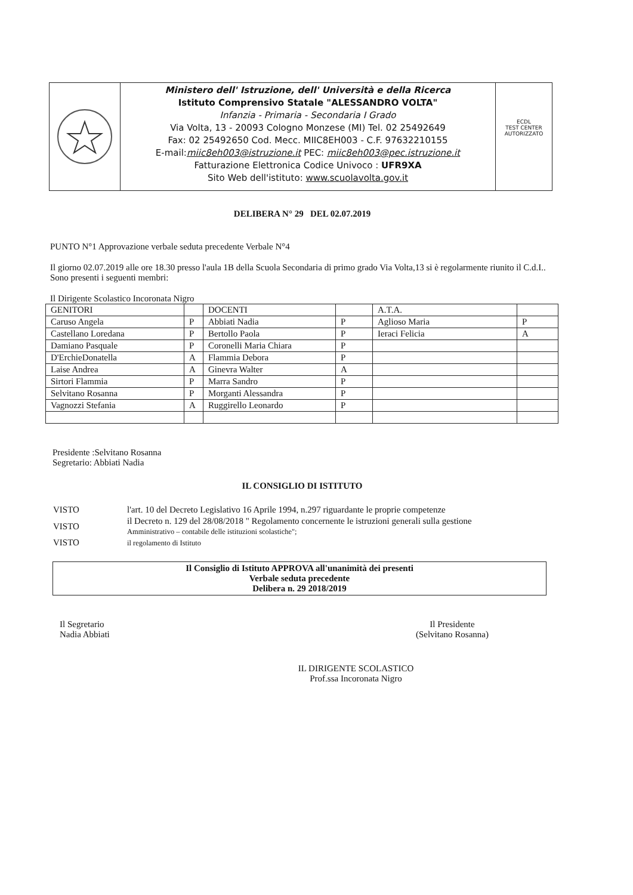Ministero dell' Istruzione, dell' Università e della Ricerca
Istituto Comprensivo Statale "ALESSANDRO VOLTA"
Infanzia - Primaria - Secondaria I Grado
Via Volta, 13 - 20093 Cologno Monzese (MI) Tel. 02 25492649
Fax: 02 25492650 Cod. Mecc. MIIC8EH003 - C.F. 97632210155
E-mail:miic8eh003@istruzione.it PEC: miic8eh003@pec.istruzione.it
Fatturazione Elettronica Codice Univoco : UFR9XA
Sito Web dell'istituto: www.scuolavolta.gov.it
ECDL
TEST CENTER
AUTORIZZATO
DELIBERA N° 29 DEL 02.07.2019
PUNTO N°1 Approvazione verbale seduta precedente Verbale N°4
Il giorno 02.07.2019 alle ore 18.30 presso l'aula 1B della Scuola Secondaria di primo grado Via Volta,13 si è regolarmente riunito il C.d.I..
Sono presenti i seguenti membri:
Il Dirigente Scolastico Incoronata Nigro
| GENITORI | | DOCENTI | | A.T.A. | |
| Caruso Angela | P | Abbiati Nadia | P | Aglioso Maria | P |
| Castellano Loredana | P | Bertollo Paola | P | Ieraci Felicia | A |
| Damiano Pasquale | P | Coronelli Maria Chiara | P | | |
| D'ErchieDonatella | A | Flammia Debora | P | | |
| Laise Andrea | A | Ginevra Walter | A | | |
| Sirtori Flammia | P | Marra Sandro | P | | |
| Selvitano Rosanna | P | Morganti Alessandra | P | | |
| Vagnozzi Stefania | A | Ruggirello Leonardo | P | | |
Presidente :Selvitano Rosanna
Segretario: Abbiati Nadia
IL CONSIGLIO DI ISTITUTO
| VISTO | l'art. 10 del Decreto Legislativo 16 Aprile 1994, n.297 riguardante le proprie competenze |
| VISTO | il Decreto n. 129 del 28/08/2018 " Regolamento concernente le istruzioni generali sulla gestione Amministrativo – contabile delle istituzioni scolastiche"; |
| VISTO | il regolamento di Istituto |
Il Consiglio di Istituto APPROVA all'unanimità dei presenti
Verbale seduta precedente
Delibera n. 29 2018/2019
Il Segretario
Nadia Abbiati
Il Presidente
(Selvitano Rosanna)
IL DIRIGENTE SCOLASTICO
Prof.ssa Incoronata Nigro